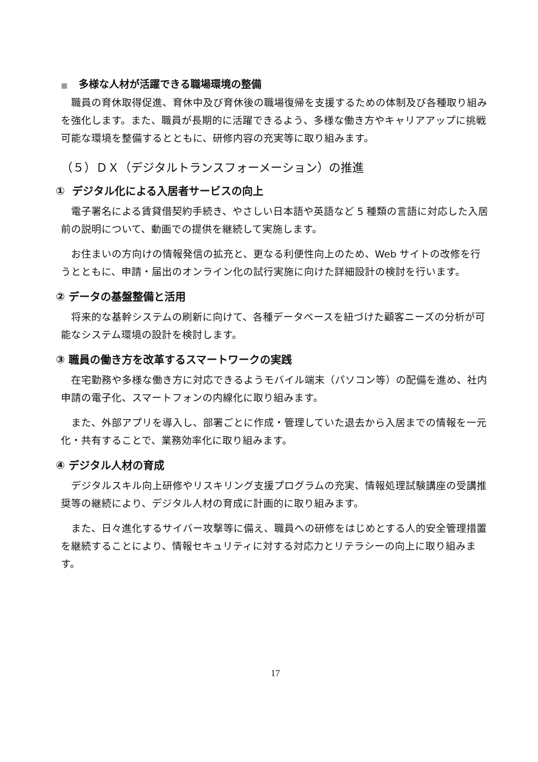■ 多様な人材が活躍できる職場環境の整備
職員の育休取得促進、育休中及び育休後の職場復帰を支援するための体制及び各種取り組みを強化します。また、職員が長期的に活躍できるよう、多様な働き方やキャリアアップに挑戦可能な環境を整備するとともに、研修内容の充実等に取り組みます。
（５）ＤＸ（デジタルトランスフォーメーション）の推進
① デジタル化による入居者サービスの向上
電子署名による賃貸借契約手続き、やさしい日本語や英語など 5 種類の言語に対応した入居前の説明について、動画での提供を継続して実施します。
お住まいの方向けの情報発信の拡充と、更なる利便性向上のため、Web サイトの改修を行うとともに、申請・届出のオンライン化の試行実施に向けた詳細設計の検討を行います。
② データの基盤整備と活用
将来的な基幹システムの刷新に向けて、各種データベースを紐づけた顧客ニーズの分析が可能なシステム環境の設計を検討します。
③ 職員の働き方を改革するスマートワークの実践
在宅勤務や多様な働き方に対応できるようモバイル端末（パソコン等）の配備を進め、社内申請の電子化、スマートフォンの内線化に取り組みます。
また、外部アプリを導入し、部署ごとに作成・管理していた退去から入居までの情報を一元化・共有することで、業務効率化に取り組みます。
④ デジタル人材の育成
デジタルスキル向上研修やリスキリング支援プログラムの充実、情報処理試験講座の受講推奨等の継続により、デジタル人材の育成に計画的に取り組みます。
また、日々進化するサイバー攻撃等に備え、職員への研修をはじめとする人的安全管理措置を継続することにより、情報セキュリティに対する対応力とリテラシーの向上に取り組みます。
17